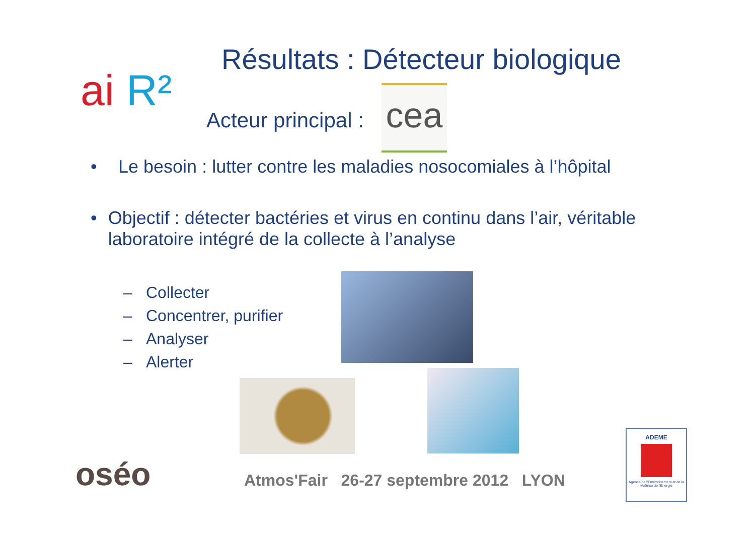ai R²
Résultats : Détecteur biologique
Acteur principal : cea
• Le besoin : lutter contre les maladies nosocomiales à l’hôpital
• Objectif : détecter bactéries et virus en continu dans l’air, véritable laboratoire intégré de la collecte à l’analyse
– Collecter
– Concentrer, purifier
– Analyser
– Alerter
oséo
Atmos'Fair 26-27 septembre 2012 LYON
ADEME
Agence de l'Environnement et de la Maîtrise de l'Energie